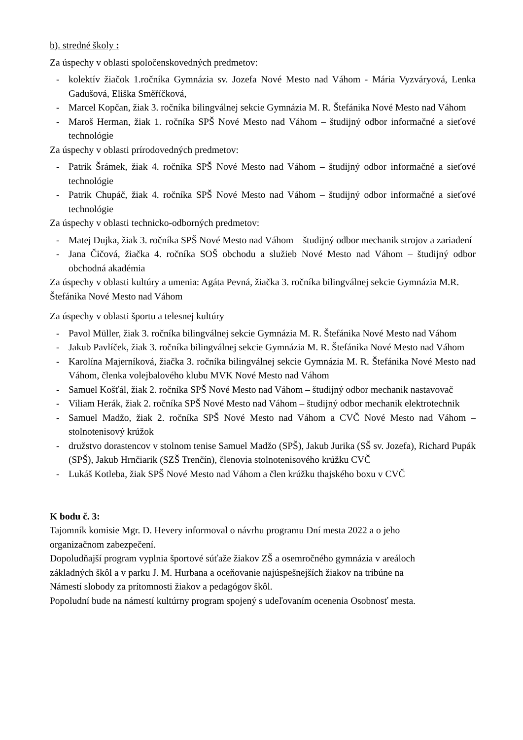b). stredné školy :
Za úspechy v oblasti spoločenskovedných predmetov:
- kolektív žiačok 1.ročníka Gymnázia sv. Jozefa Nové Mesto nad Váhom - Mária Vyzváryová, Lenka Gadušová, Eliška Směříčková,
- Marcel Kopčan, žiak 3. ročníka bilingválnej sekcie Gymnázia M. R. Štefánika Nové Mesto nad Váhom
- Maroš Herman, žiak 1. ročníka SPŠ Nové Mesto nad Váhom – študijný odbor informačné a sieťové technológie
Za úspechy v oblasti prírodovedných predmetov:
- Patrik Šrámek, žiak 4. ročníka SPŠ Nové Mesto nad Váhom – študijný odbor informačné a sieťové technológie
- Patrik Chupáč, žiak 4. ročníka SPŠ Nové Mesto nad Váhom – študijný odbor informačné a sieťové technológie
Za úspechy v oblasti technicko-odborných predmetov:
- Matej Dujka, žiak 3. ročníka SPŠ Nové Mesto nad Váhom – študijný odbor mechanik strojov a zariadení
- Jana Čičová, žiačka 4. ročníka SOŠ obchodu a služieb Nové Mesto nad Váhom – študijný odbor obchodná akadémia
Za úspechy v oblasti kultúry a umenia: Agáta Pevná, žiačka 3. ročníka bilingválnej sekcie Gymnázia M.R. Štefánika Nové Mesto nad Váhom
Za úspechy v oblasti športu a telesnej kultúry
- Pavol Müller, žiak 3. ročníka bilingválnej sekcie Gymnázia M. R. Štefánika Nové Mesto nad Váhom
- Jakub Pavlíček, žiak 3. ročníka bilingválnej sekcie Gymnázia M. R. Štefánika Nové Mesto nad Váhom
- Karolína Majerníková, žiačka 3. ročníka bilingválnej sekcie Gymnázia M. R. Štefánika Nové Mesto nad Váhom, členka volejbalového klubu MVK Nové Mesto nad Váhom
- Samuel Košťál, žiak 2. ročníka SPŠ Nové Mesto nad Váhom – študijný odbor mechanik nastavovač
- Viliam Herák, žiak 2. ročníka SPŠ Nové Mesto nad Váhom – študijný odbor mechanik elektrotechnik
- Samuel Madžo, žiak 2. ročníka SPŠ Nové Mesto nad Váhom a CVČ Nové Mesto nad Váhom – stolnotenisový krúžok
- družstvo dorastencov v stolnom tenise Samuel Madžo (SPŠ), Jakub Jurika (SŠ sv. Jozefa), Richard Pupák (SPŠ), Jakub Hrnčiarik (SZŠ Trenčín), členovia stolnotenisového krúžku CVČ
- Lukáš Kotleba, žiak SPŠ Nové Mesto nad Váhom a člen krúžku thajského boxu v CVČ
K bodu č. 3:
Tajomník komisie Mgr. D. Hevery informoval o návrhu programu Dní mesta 2022 a o jeho
organizačnom zabezpečení.
Dopoludňajší program vyplnia športové súťaže žiakov ZŠ a osemročného gymnázia v areáloch
základných škôl a v parku J. M. Hurbana a oceňovanie najúspešnejších žiakov na tribúne na
Námestí slobody za prítomnosti žiakov a pedagógov škôl.
Popoludní bude na námestí kultúrny program spojený s udeľovaním ocenenia Osobnosť mesta.